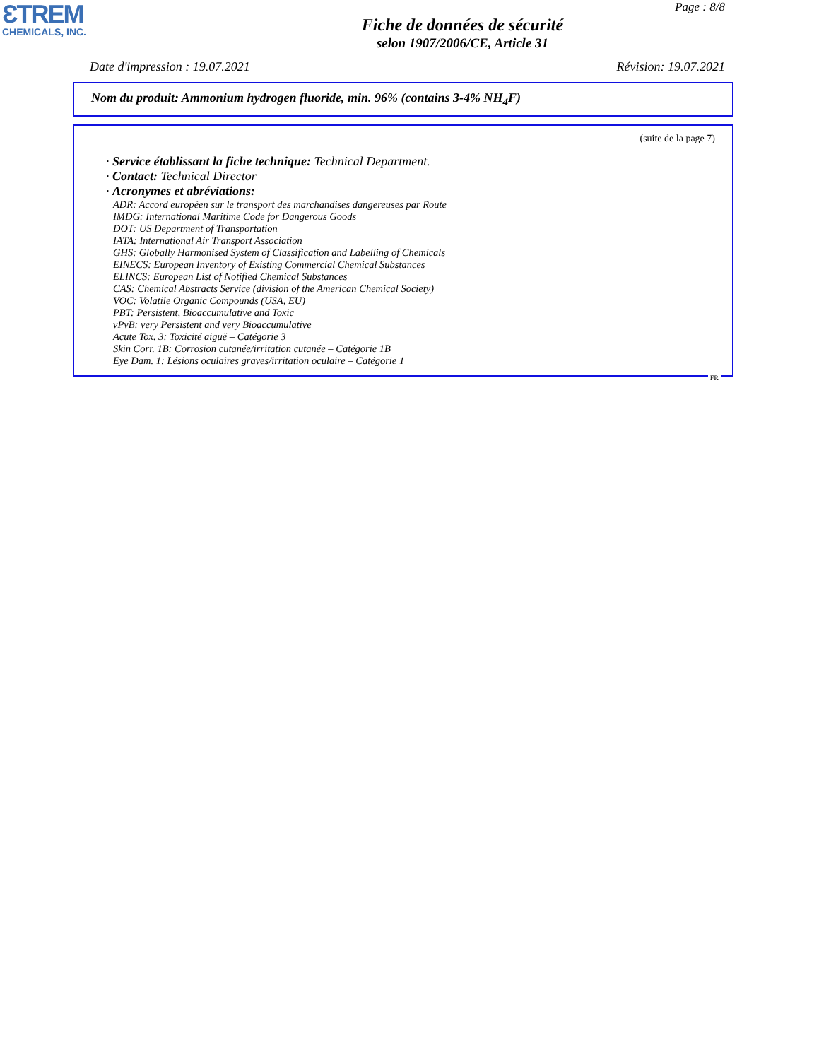ƐTREM
CHEMICALS, INC.
Page : 8/8
Fiche de données de sécurité
selon 1907/2006/CE, Article 31
Date d'impression : 19.07.2021 Révision: 19.07.2021
Nom du produit: Ammonium hydrogen fluoride, min. 96% (contains 3-4% NH<sub>4</sub>F)
(suite de la page 7)
· Service établissant la fiche technique: Technical Department.
· Contact: Technical Director
· Acronymes et abréviations:
ADR: Accord européen sur le transport des marchandises dangereuses par Route
IMDG: International Maritime Code for Dangerous Goods
DOT: US Department of Transportation
IATA: International Air Transport Association
GHS: Globally Harmonised System of Classification and Labelling of Chemicals
EINECS: European Inventory of Existing Commercial Chemical Substances
ELINCS: European List of Notified Chemical Substances
CAS: Chemical Abstracts Service (division of the American Chemical Society)
VOC: Volatile Organic Compounds (USA, EU)
PBT: Persistent, Bioaccumulative and Toxic
vPvB: very Persistent and very Bioaccumulative
Acute Tox. 3: Toxicité aiguë – Catégorie 3
Skin Corr. 1B: Corrosion cutanée/irritation cutanée – Catégorie 1B
Eye Dam. 1: Lésions oculaires graves/irritation oculaire – Catégorie 1
FR